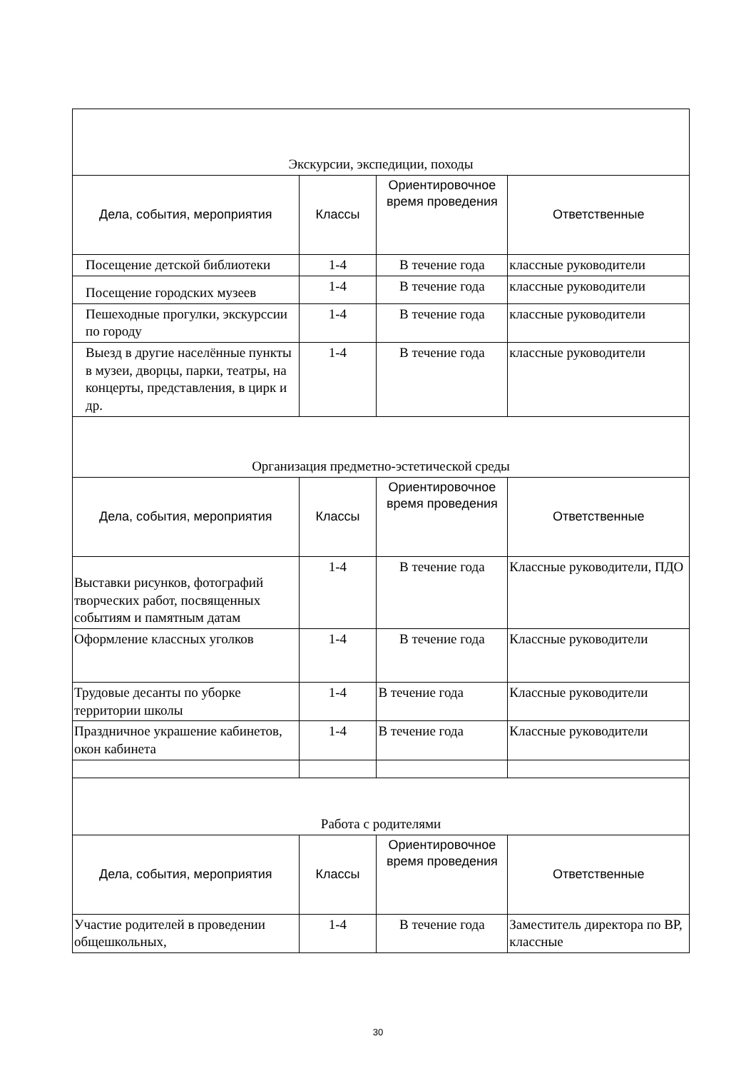| Экскурсии, экспедиции, походы | | | |
| Дела, события, мероприятия | Классы | Ориентировочное время проведения | Ответственные |
| Посещение детской библиотеки | 1-4 | В течение года | классные руководители |
| Посещение городских музеев | 1-4 | В течение года | классные руководители |
| Пешеходные прогулки, экскурссии по городу | 1-4 | В течение года | классные руководители |
| Выезд в другие населённые пункты в музеи, дворцы, парки, театры, на концерты, представления, в цирк и др. | 1-4 | В течение года | классные руководители |
| Организация предметно-эстетической среды | | | |
| Дела, события, мероприятия | Классы | Ориентировочное время проведения | Ответственные |
| Выставки рисунков, фотографий творческих работ, посвященных событиям и памятным датам | 1-4 | В течение года | Классные руководители, ПДО |
| Оформление классных уголков | 1-4 | В течение года | Классные руководители |
| Трудовые десанты по уборке территории школы | 1-4 | В течение года | Классные руководители |
| Праздничное украшение кабинетов, окон кабинета | 1-4 | В течение года | Классные руководители |
| Работа с родителями | | | |
| Дела, события, мероприятия | Классы | Ориентировочное время проведения | Ответственные |
| Участие родителей в проведении общешкольных, | 1-4 | В течение года | Заместитель директора по ВР, классные |
30